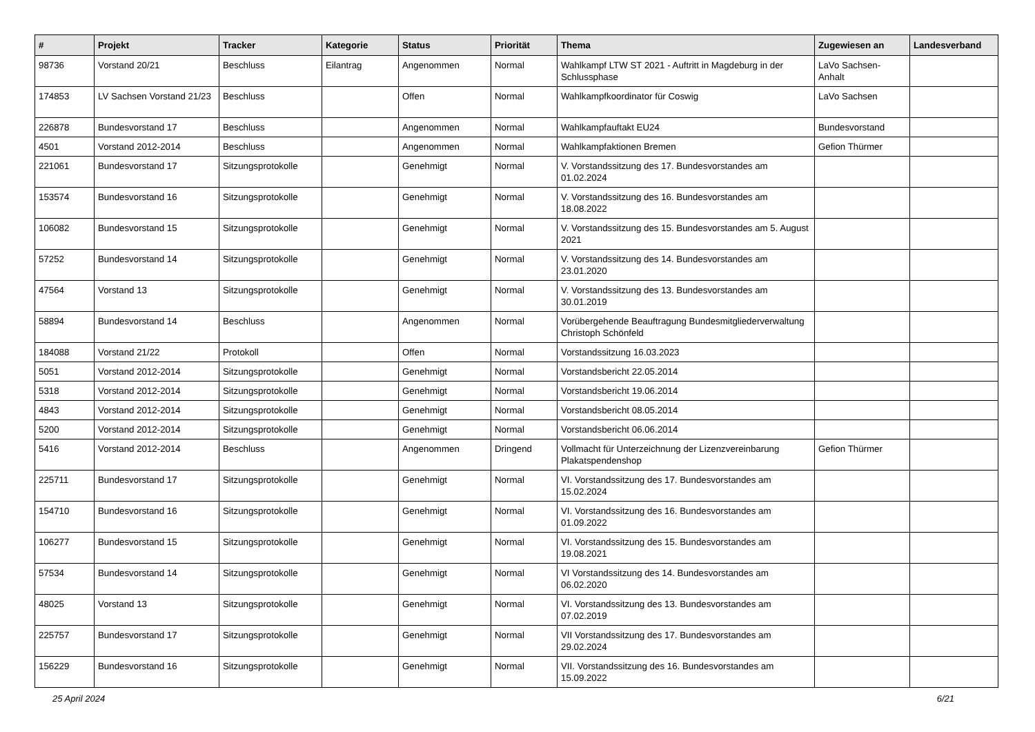| # | Projekt | Tracker | Kategorie | Status | Priorität | Thema | Zugewiesen an | Landesverband |
| --- | --- | --- | --- | --- | --- | --- | --- | --- |
| 98736 | Vorstand 20/21 | Beschluss | Eilantrag | Angenommen | Normal | Wahlkampf LTW ST 2021 - Auftritt in Magdeburg in der Schlussphase | LaVo Sachsen-Anhalt | |
| 174853 | LV Sachsen Vorstand 21/23 | Beschluss | | Offen | Normal | Wahlkampfkoordinator für Coswig | LaVo Sachsen | |
| 226878 | Bundesvorstand 17 | Beschluss | | Angenommen | Normal | Wahlkampfauftakt EU24 | Bundesvorstand | |
| 4501 | Vorstand 2012-2014 | Beschluss | | Angenommen | Normal | Wahlkampfaktionen Bremen | Gefion Thürmer | |
| 221061 | Bundesvorstand 17 | Sitzungsprotokolle | | Genehmigt | Normal | V. Vorstandssitzung des 17. Bundesvorstandes am 01.02.2024 | | |
| 153574 | Bundesvorstand 16 | Sitzungsprotokolle | | Genehmigt | Normal | V. Vorstandssitzung des 16. Bundesvorstandes am 18.08.2022 | | |
| 106082 | Bundesvorstand 15 | Sitzungsprotokolle | | Genehmigt | Normal | V. Vorstandssitzung des 15. Bundesvorstandes am 5. August 2021 | | |
| 57252 | Bundesvorstand 14 | Sitzungsprotokolle | | Genehmigt | Normal | V. Vorstandssitzung des 14. Bundesvorstandes am 23.01.2020 | | |
| 47564 | Vorstand 13 | Sitzungsprotokolle | | Genehmigt | Normal | V. Vorstandssitzung des 13. Bundesvorstandes am 30.01.2019 | | |
| 58894 | Bundesvorstand 14 | Beschluss | | Angenommen | Normal | Vorübergehende Beauftragung Bundesmitgliederverwaltung Christoph Schönfeld | | |
| 184088 | Vorstand 21/22 | Protokoll | | Offen | Normal | Vorstandssitzung 16.03.2023 | | |
| 5051 | Vorstand 2012-2014 | Sitzungsprotokolle | | Genehmigt | Normal | Vorstandsbericht 22.05.2014 | | |
| 5318 | Vorstand 2012-2014 | Sitzungsprotokolle | | Genehmigt | Normal | Vorstandsbericht 19.06.2014 | | |
| 4843 | Vorstand 2012-2014 | Sitzungsprotokolle | | Genehmigt | Normal | Vorstandsbericht 08.05.2014 | | |
| 5200 | Vorstand 2012-2014 | Sitzungsprotokolle | | Genehmigt | Normal | Vorstandsbericht 06.06.2014 | | |
| 5416 | Vorstand 2012-2014 | Beschluss | | Angenommen | Dringend | Vollmacht für Unterzeichnung der Lizenzvereinbarung Plakatspendenshop | Gefion Thürmer | |
| 225711 | Bundesvorstand 17 | Sitzungsprotokolle | | Genehmigt | Normal | VI. Vorstandssitzung des 17. Bundesvorstandes am 15.02.2024 | | |
| 154710 | Bundesvorstand 16 | Sitzungsprotokolle | | Genehmigt | Normal | VI. Vorstandssitzung des 16. Bundesvorstandes am 01.09.2022 | | |
| 106277 | Bundesvorstand 15 | Sitzungsprotokolle | | Genehmigt | Normal | VI. Vorstandssitzung des 15. Bundesvorstandes am 19.08.2021 | | |
| 57534 | Bundesvorstand 14 | Sitzungsprotokolle | | Genehmigt | Normal | VI Vorstandssitzung des 14. Bundesvorstandes am 06.02.2020 | | |
| 48025 | Vorstand 13 | Sitzungsprotokolle | | Genehmigt | Normal | VI. Vorstandssitzung des 13. Bundesvorstandes am 07.02.2019 | | |
| 225757 | Bundesvorstand 17 | Sitzungsprotokolle | | Genehmigt | Normal | VII Vorstandssitzung des 17. Bundesvorstandes am 29.02.2024 | | |
| 156229 | Bundesvorstand 16 | Sitzungsprotokolle | | Genehmigt | Normal | VII. Vorstandssitzung des 16. Bundesvorstandes am 15.09.2022 | | |
25 April 2024 6/21